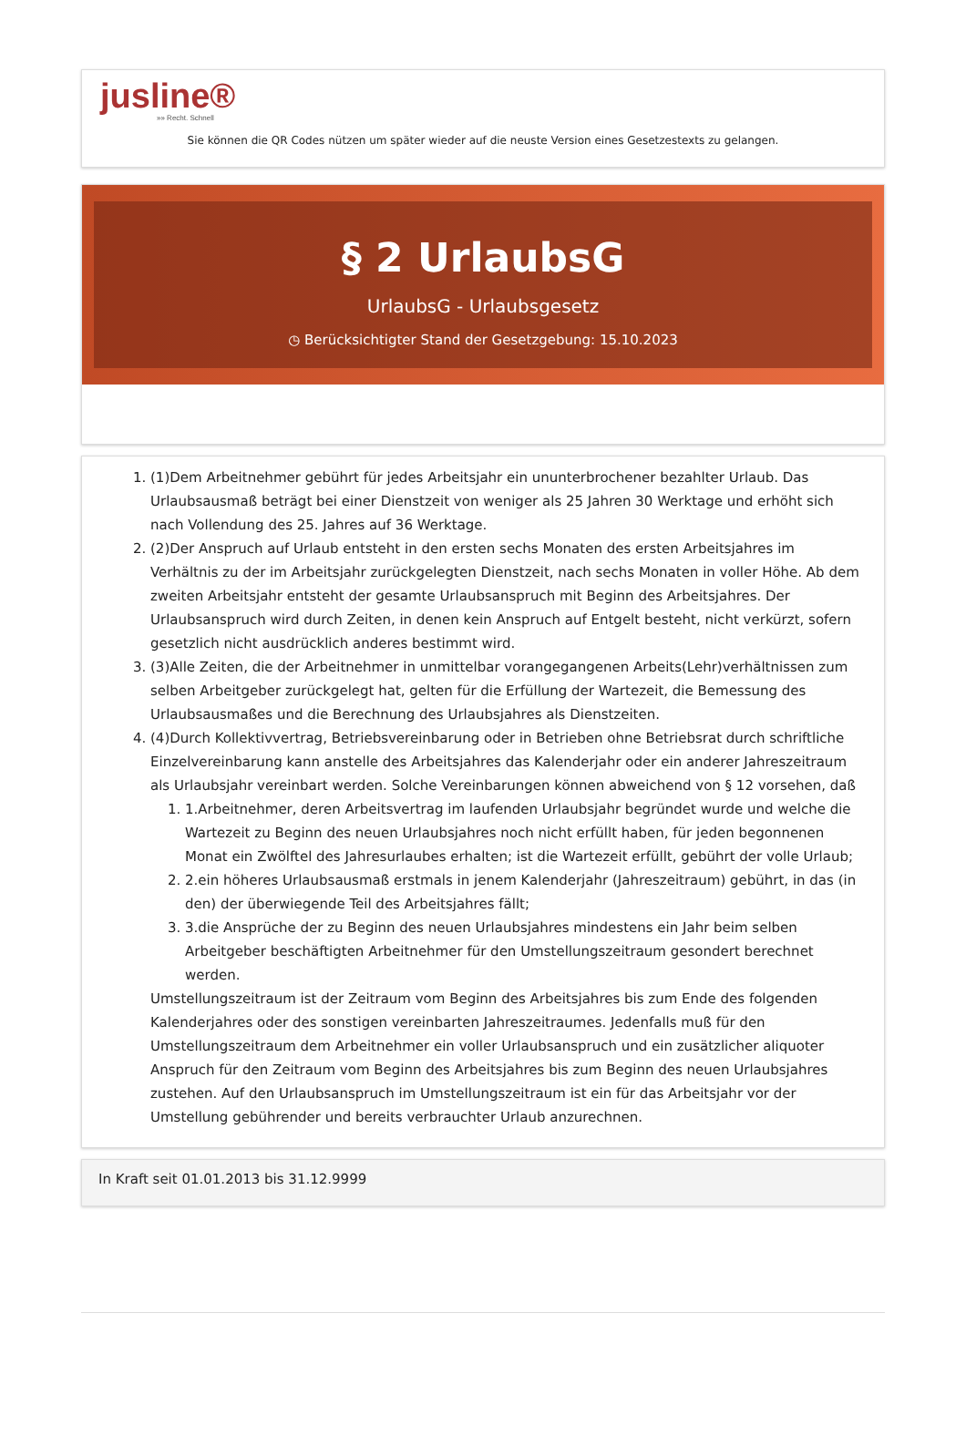jusline®
»» Recht. Schnell
Sie können die QR Codes nützen um später wieder auf die neuste Version eines Gesetzestexts zu gelangen.
§ 2 UrlaubsG
UrlaubsG - Urlaubsgesetz
◷ Berücksichtigter Stand der Gesetzgebung: 15.10.2023
1. (1)Dem Arbeitnehmer gebührt für jedes Arbeitsjahr ein ununterbrochener bezahlter Urlaub. Das Urlaubsausmaß beträgt bei einer Dienstzeit von weniger als 25 Jahren 30 Werktage und erhöht sich nach Vollendung des 25. Jahres auf 36 Werktage.
2. (2)Der Anspruch auf Urlaub entsteht in den ersten sechs Monaten des ersten Arbeitsjahres im Verhältnis zu der im Arbeitsjahr zurückgelegten Dienstzeit, nach sechs Monaten in voller Höhe. Ab dem zweiten Arbeitsjahr entsteht der gesamte Urlaubsanspruch mit Beginn des Arbeitsjahres. Der Urlaubsanspruch wird durch Zeiten, in denen kein Anspruch auf Entgelt besteht, nicht verkürzt, sofern gesetzlich nicht ausdrücklich anderes bestimmt wird.
3. (3)Alle Zeiten, die der Arbeitnehmer in unmittelbar vorangegangenen Arbeits(Lehr)verhältnissen zum selben Arbeitgeber zurückgelegt hat, gelten für die Erfüllung der Wartezeit, die Bemessung des Urlaubsausmaßes und die Berechnung des Urlaubsjahres als Dienstzeiten.
4. (4)Durch Kollektivvertrag, Betriebsvereinbarung oder in Betrieben ohne Betriebsrat durch schriftliche Einzelvereinbarung kann anstelle des Arbeitsjahres das Kalenderjahr oder ein anderer Jahreszeitraum als Urlaubsjahr vereinbart werden. Solche Vereinbarungen können abweichend von § 12 vorsehen, daß
1. 1.Arbeitnehmer, deren Arbeitsvertrag im laufenden Urlaubsjahr begründet wurde und welche die Wartezeit zu Beginn des neuen Urlaubsjahres noch nicht erfüllt haben, für jeden begonnenen Monat ein Zwölftel des Jahresurlaubes erhalten; ist die Wartezeit erfüllt, gebührt der volle Urlaub;
2. 2.ein höheres Urlaubsausmaß erstmals in jenem Kalenderjahr (Jahreszeitraum) gebührt, in das (in den) der überwiegende Teil des Arbeitsjahres fällt;
3. 3.die Ansprüche der zu Beginn des neuen Urlaubsjahres mindestens ein Jahr beim selben Arbeitgeber beschäftigten Arbeitnehmer für den Umstellungszeitraum gesondert berechnet werden.
Umstellungszeitraum ist der Zeitraum vom Beginn des Arbeitsjahres bis zum Ende des folgenden Kalenderjahres oder des sonstigen vereinbarten Jahreszeitraumes. Jedenfalls muß für den Umstellungszeitraum dem Arbeitnehmer ein voller Urlaubsanspruch und ein zusätzlicher aliquoter Anspruch für den Zeitraum vom Beginn des Arbeitsjahres bis zum Beginn des neuen Urlaubsjahres zustehen. Auf den Urlaubsanspruch im Umstellungszeitraum ist ein für das Arbeitsjahr vor der Umstellung gebührender und bereits verbrauchter Urlaub anzurechnen.
In Kraft seit 01.01.2013 bis 31.12.9999